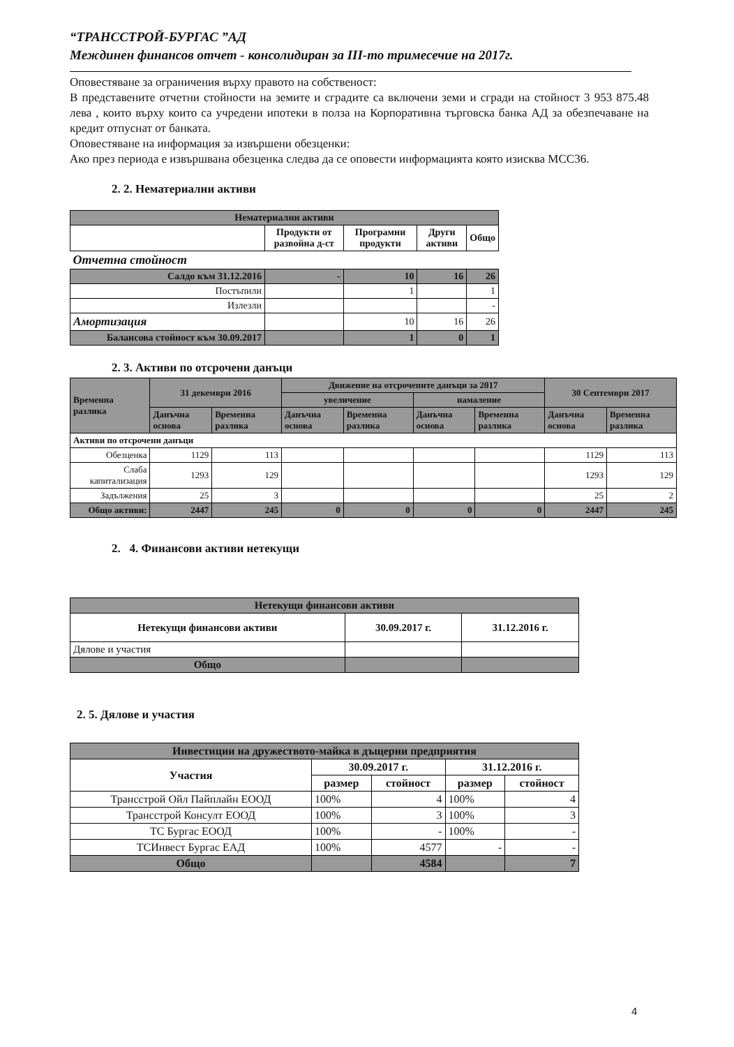“ТРАНССТРОЙ-БУРГАС ”АД
Междинен финансов отчет - консолидиран за III-то тримесечие на 2017г.
Оповестяване за ограничения върху правото на собственост:
В представените отчетни стойности на земите и сградите са включени земи и сгради на стойност 3 953 875.48 лева , които върху които са учредени ипотеки в полза на Корпоративна търговска банка АД за обезпечаване на кредит отпуснат от банката.
Оповестяване на информация за извършени обезценки:
Ако през периода е извършвана обезценка следва да се оповести информацията която изисква МСС36.
2. 2. Нематериални активи
| Нематериални активи | | | | |
| --- | --- | --- | --- | --- |
| | Продукти от развойна д-ст | Програмни продукти | Други активи | Общо |
| Отчетна стойност | | | | |
| Салдо към 31.12.2016 | - | 10 | 16 | 26 |
| Постъпили | | 1 | | 1 |
| Излезли | | | | - |
| Амортизация | | 10 | 16 | 26 |
| Балансова стойност към 30.09.2017 | | 1 | 0 | 1 |
2. 3. Активи по отсрочени данъци
| Временна разлика | 31 декември 2016 | | Движение на отсрочените данъци за 2017 | | | | 30 Септември 2017 | |
| | | | увеличение | | намаление | | | |
| | Данъчна основа | Временна разлика | Данъчна основа | Временна разлика | Данъчна основа | Временна разлика | Данъчна основа | Временна разлика |
| Активи по отсрочени данъци | | | | | | | | |
| Обезценка | 1129 | 113 | | | | | 1129 | 113 |
| Слаба капитализация | 1293 | 129 | | | | | 1293 | 129 |
| Задължения | 25 | 3 | | | | | 25 | 2 |
| Общо активи: | 2447 | 245 | 0 | 0 | 0 | 0 | 2447 | 245 |
2. 4. Финансови активи нетекущи
| Нетекущи финансови активи | | |
| --- | --- | --- |
| Нетекущи финансови активи | 30.09.2017 г. | 31.12.2016 г. |
| Дялове и участия | | |
| Общо | | |
2. 5. Дялове и участия
| Инвестиции на дружеството-майка в дъщерни предприятия | | | | |
| --- | --- | --- | --- | --- |
| Участия | 30.09.2017 г. | | 31.12.2016 г. | |
| | размер | стойност | размер | стойност |
| Трансстрой Ойл Пайплайн ЕООД | 100% | 4 | 100% | 4 |
| Трансстрой Консулт ЕООД | 100% | 3 | 100% | 3 |
| ТС Бургас ЕООД | 100% | - | 100% | - |
| ТСИнвест Бургас ЕАД | 100% | 4577 | - | - |
| Общо | | 4584 | | 7 |
4